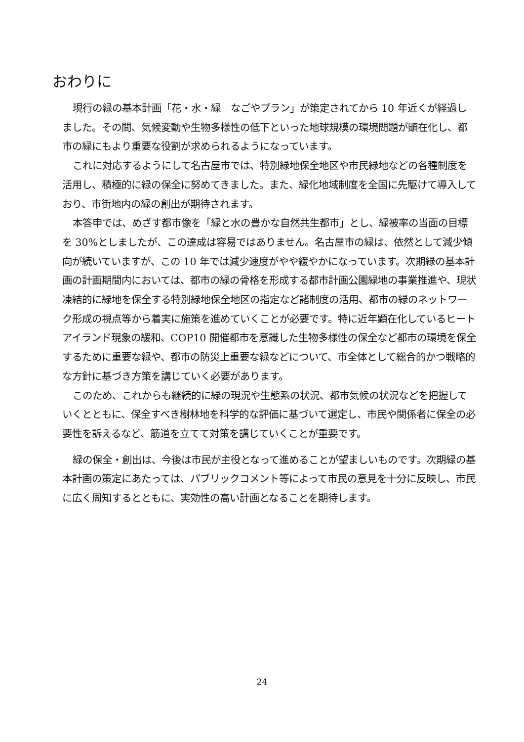おわりに
現行の緑の基本計画「花・水・緑　なごやプラン」が策定されてから 10 年近くが経過しました。その間、気候変動や生物多様性の低下といった地球規模の環境問題が顕在化し、都市の緑にもより重要な役割が求められるようになっています。
これに対応するようにして名古屋市では、特別緑地保全地区や市民緑地などの各種制度を活用し、積極的に緑の保全に努めてきました。また、緑化地域制度を全国に先駆けて導入しており、市街地内の緑の創出が期待されます。
本答申では、めざす都市像を「緑と水の豊かな自然共生都市」とし、緑被率の当面の目標を 30%としましたが、この達成は容易ではありません。名古屋市の緑は、依然として減少傾向が続いていますが、この 10 年では減少速度がやや緩やかになっています。次期緑の基本計画の計画期間内においては、都市の緑の骨格を形成する都市計画公園緑地の事業推進や、現状凍結的に緑地を保全する特別緑地保全地区の指定など諸制度の活用、都市の緑のネットワーク形成の視点等から着実に施策を進めていくことが必要です。特に近年顕在化しているヒートアイランド現象の緩和、COP10 開催都市を意識した生物多様性の保全など都市の環境を保全するために重要な緑や、都市の防災上重要な緑などについて、市全体として総合的かつ戦略的な方針に基づき方策を講じていく必要があります。
このため、これからも継続的に緑の現況や生態系の状況、都市気候の状況などを把握していくとともに、保全すべき樹林地を科学的な評価に基づいて選定し、市民や関係者に保全の必要性を訴えるなど、筋道を立てて対策を講じていくことが重要です。
緑の保全・創出は、今後は市民が主役となって進めることが望ましいものです。次期緑の基本計画の策定にあたっては、パブリックコメント等によって市民の意見を十分に反映し、市民に広く周知するとともに、実効性の高い計画となることを期待します。
24